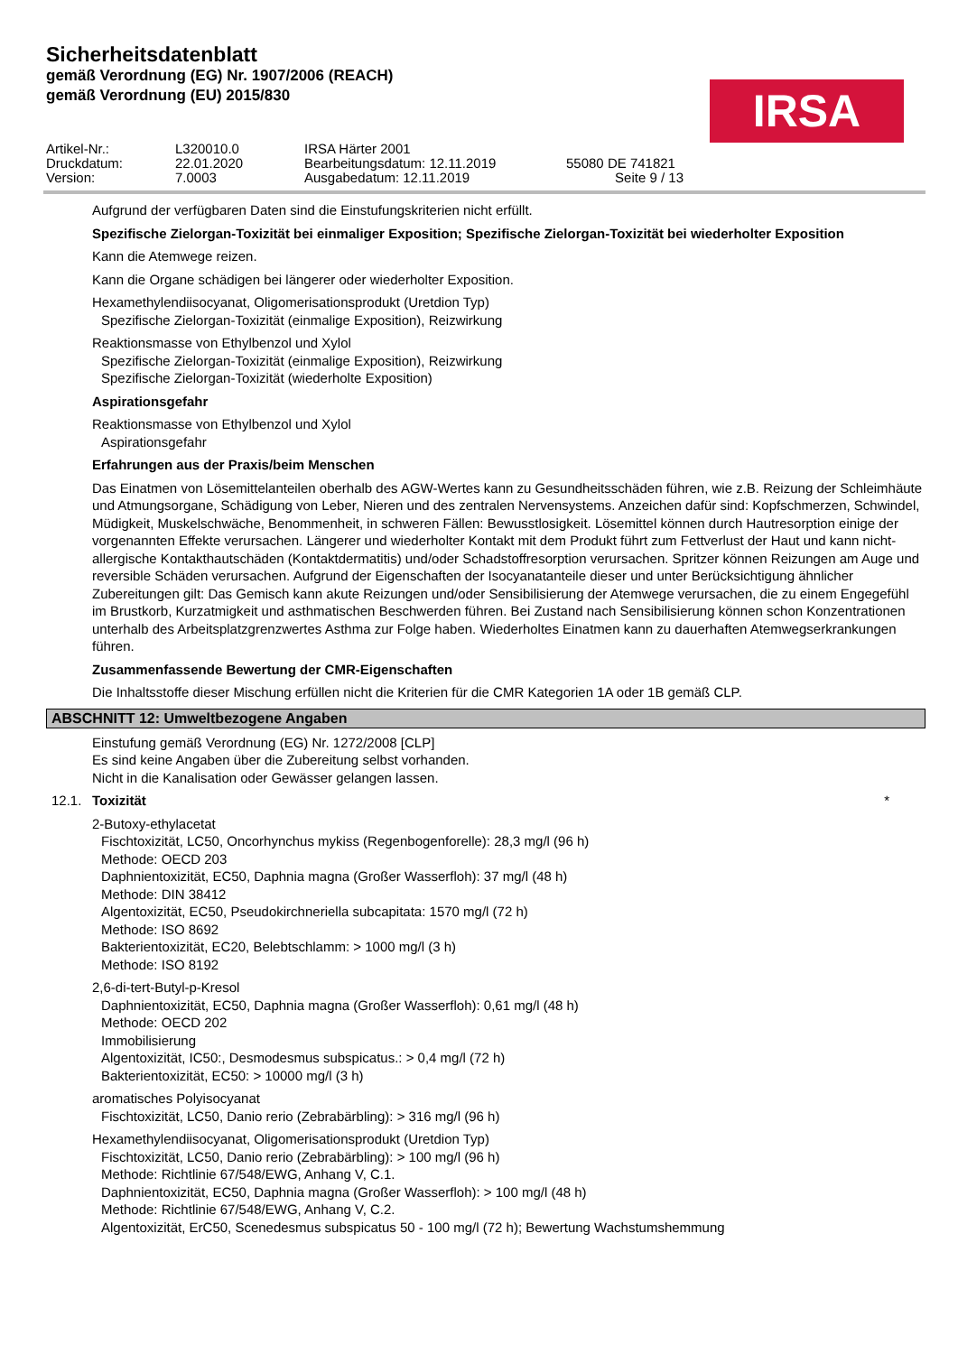Sicherheitsdatenblatt
gemäß Verordnung (EG) Nr. 1907/2006 (REACH)
gemäß Verordnung (EU) 2015/830
IRSA
Artikel-Nr.:
L320010.0
IRSA Härter 2001
Druckdatum:
22.01.2020
Bearbeitungsdatum: 12.11.2019
55080 DE 741821
Version:
7.0003
Ausgabedatum: 12.11.2019
Seite 9 / 13
Aufgrund der verfügbaren Daten sind die Einstufungskriterien nicht erfüllt.
Spezifische Zielorgan-Toxizität bei einmaliger Exposition; Spezifische Zielorgan-Toxizität bei wiederholter Exposition
Kann die Atemwege reizen.
Kann die Organe schädigen bei längerer oder wiederholter Exposition.
Hexamethylendiisocyanat, Oligomerisationsprodukt (Uretdion Typ)
Spezifische Zielorgan-Toxizität (einmalige Exposition), Reizwirkung
Reaktionsmasse von Ethylbenzol und Xylol
Spezifische Zielorgan-Toxizität (einmalige Exposition), Reizwirkung
Spezifische Zielorgan-Toxizität (wiederholte Exposition)
Aspirationsgefahr
Reaktionsmasse von Ethylbenzol und Xylol
Aspirationsgefahr
Erfahrungen aus der Praxis/beim Menschen
Das Einatmen von Lösemittelanteilen oberhalb des AGW-Wertes kann zu Gesundheitsschäden führen, wie z.B. Reizung der Schleimhäute und Atmungsorgane, Schädigung von Leber, Nieren und des zentralen Nervensystems. Anzeichen dafür sind: Kopfschmerzen, Schwindel, Müdigkeit, Muskelschwäche, Benommenheit, in schweren Fällen: Bewusstlosigkeit. Lösemittel können durch Hautresorption einige der vorgenannten Effekte verursachen. Längerer und wiederholter Kontakt mit dem Produkt führt zum Fettverlust der Haut und kann nicht-allergische Kontakthautschäden (Kontaktdermatitis) und/oder Schadstoffresorption verursachen. Spritzer können Reizungen am Auge und reversible Schäden verursachen. Aufgrund der Eigenschaften der Isocyanatanteile dieser und unter Berücksichtigung ähnlicher Zubereitungen gilt: Das Gemisch kann akute Reizungen und/oder Sensibilisierung der Atemwege verursachen, die zu einem Engegefühl im Brustkorb, Kurzatmigkeit und asthmatischen Beschwerden führen. Bei Zustand nach Sensibilisierung können schon Konzentrationen unterhalb des Arbeitsplatzgrenzwertes Asthma zur Folge haben. Wiederholtes Einatmen kann zu dauerhaften Atemwegserkrankungen führen.
Zusammenfassende Bewertung der CMR-Eigenschaften
Die Inhaltsstoffe dieser Mischung erfüllen nicht die Kriterien für die CMR Kategorien 1A oder 1B gemäß CLP.
ABSCHNITT 12: Umweltbezogene Angaben
Einstufung gemäß Verordnung (EG) Nr. 1272/2008 [CLP]
Es sind keine Angaben über die Zubereitung selbst vorhanden.
Nicht in die Kanalisation oder Gewässer gelangen lassen.
12.1. Toxizität *
2-Butoxy-ethylacetat
Fischtoxizität, LC50, Oncorhynchus mykiss (Regenbogenforelle): 28,3 mg/l (96 h)
Methode: OECD 203
Daphnientoxizität, EC50, Daphnia magna (Großer Wasserfloh): 37 mg/l (48 h)
Methode: DIN 38412
Algentoxizität, EC50, Pseudokirchneriella subcapitata: 1570 mg/l (72 h)
Methode: ISO 8692
Bakterientoxizität, EC20, Belebtschlamm: > 1000 mg/l (3 h)
Methode: ISO 8192
2,6-di-tert-Butyl-p-Kresol
Daphnientoxizität, EC50, Daphnia magna (Großer Wasserfloh): 0,61 mg/l (48 h)
Methode: OECD 202
Immobilisierung
Algentoxizität, IC50:, Desmodesmus subspicatus.: > 0,4 mg/l (72 h)
Bakterientoxizität, EC50: > 10000 mg/l (3 h)
aromatisches Polyisocyanat
Fischtoxizität, LC50, Danio rerio (Zebrabärbling): > 316 mg/l (96 h)
Hexamethylendiisocyanat, Oligomerisationsprodukt (Uretdion Typ)
Fischtoxizität, LC50, Danio rerio (Zebrabärbling): > 100 mg/l (96 h)
Methode: Richtlinie 67/548/EWG, Anhang V, C.1.
Daphnientoxizität, EC50, Daphnia magna (Großer Wasserfloh): > 100 mg/l (48 h)
Methode: Richtlinie 67/548/EWG, Anhang V, C.2.
Algentoxizität, ErC50, Scenedesmus subspicatus 50 - 100 mg/l (72 h); Bewertung Wachstumshemmung